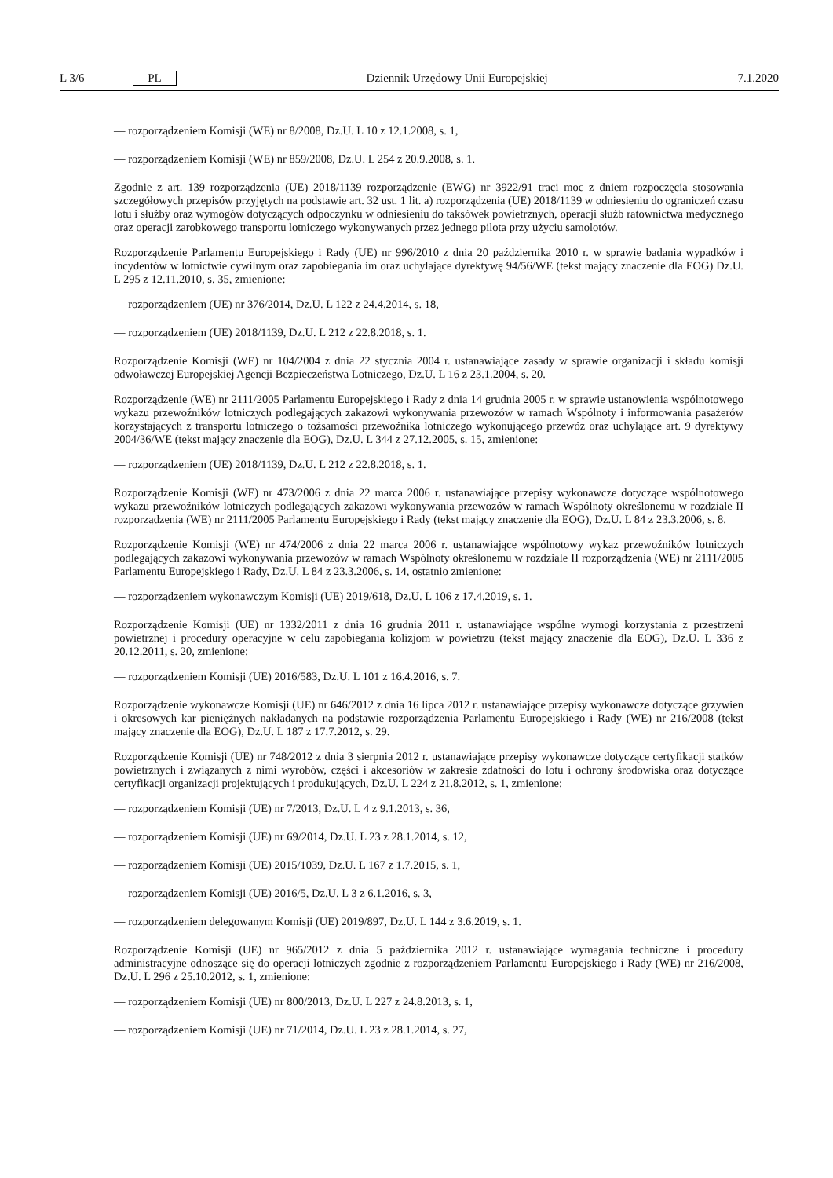L 3/6 PL Dziennik Urzędowy Unii Europejskiej 7.1.2020
— rozporządzeniem Komisji (WE) nr 8/2008, Dz.U. L 10 z 12.1.2008, s. 1,
— rozporządzeniem Komisji (WE) nr 859/2008, Dz.U. L 254 z 20.9.2008, s. 1.
Zgodnie z art. 139 rozporządzenia (UE) 2018/1139 rozporządzenie (EWG) nr 3922/91 traci moc z dniem rozpoczęcia stosowania szczegółowych przepisów przyjętych na podstawie art. 32 ust. 1 lit. a) rozporządzenia (UE) 2018/1139 w odniesieniu do ograniczeń czasu lotu i służby oraz wymogów dotyczących odpoczynku w odniesieniu do taksówek powietrznych, operacji służb ratownictwa medycznego oraz operacji zarobkowego transportu lotniczego wykonywanych przez jednego pilota przy użyciu samolotów.
Rozporządzenie Parlamentu Europejskiego i Rady (UE) nr 996/2010 z dnia 20 października 2010 r. w sprawie badania wypadków i incydentów w lotnictwie cywilnym oraz zapobiegania im oraz uchylające dyrektywę 94/56/WE (tekst mający znaczenie dla EOG) Dz.U. L 295 z 12.11.2010, s. 35, zmienione:
— rozporządzeniem (UE) nr 376/2014, Dz.U. L 122 z 24.4.2014, s. 18,
— rozporządzeniem (UE) 2018/1139, Dz.U. L 212 z 22.8.2018, s. 1.
Rozporządzenie Komisji (WE) nr 104/2004 z dnia 22 stycznia 2004 r. ustanawiające zasady w sprawie organizacji i składu komisji odwoławczej Europejskiej Agencji Bezpieczeństwa Lotniczego, Dz.U. L 16 z 23.1.2004, s. 20.
Rozporządzenie (WE) nr 2111/2005 Parlamentu Europejskiego i Rady z dnia 14 grudnia 2005 r. w sprawie ustanowienia wspólnotowego wykazu przewoźników lotniczych podlegających zakazowi wykonywania przewozów w ramach Wspólnoty i informowania pasażerów korzystających z transportu lotniczego o tożsamości przewoźnika lotniczego wykonującego przewóz oraz uchylające art. 9 dyrektywy 2004/36/WE (tekst mający znaczenie dla EOG), Dz.U. L 344 z 27.12.2005, s. 15, zmienione:
— rozporządzeniem (UE) 2018/1139, Dz.U. L 212 z 22.8.2018, s. 1.
Rozporządzenie Komisji (WE) nr 473/2006 z dnia 22 marca 2006 r. ustanawiające przepisy wykonawcze dotyczące wspólnotowego wykazu przewoźników lotniczych podlegających zakazowi wykonywania przewozów w ramach Wspólnoty określonemu w rozdziale II rozporządzenia (WE) nr 2111/2005 Parlamentu Europejskiego i Rady (tekst mający znaczenie dla EOG), Dz.U. L 84 z 23.3.2006, s. 8.
Rozporządzenie Komisji (WE) nr 474/2006 z dnia 22 marca 2006 r. ustanawiające wspólnotowy wykaz przewoźników lotniczych podlegających zakazowi wykonywania przewozów w ramach Wspólnoty określonemu w rozdziale II rozporządzenia (WE) nr 2111/2005 Parlamentu Europejskiego i Rady, Dz.U. L 84 z 23.3.2006, s. 14, ostatnio zmienione:
— rozporządzeniem wykonawczym Komisji (UE) 2019/618, Dz.U. L 106 z 17.4.2019, s. 1.
Rozporządzenie Komisji (UE) nr 1332/2011 z dnia 16 grudnia 2011 r. ustanawiające wspólne wymogi korzystania z przestrzeni powietrznej i procedury operacyjne w celu zapobiegania kolizjom w powietrzu (tekst mający znaczenie dla EOG), Dz.U. L 336 z 20.12.2011, s. 20, zmienione:
— rozporządzeniem Komisji (UE) 2016/583, Dz.U. L 101 z 16.4.2016, s. 7.
Rozporządzenie wykonawcze Komisji (UE) nr 646/2012 z dnia 16 lipca 2012 r. ustanawiające przepisy wykonawcze dotyczące grzywien i okresowych kar pieniężnych nakładanych na podstawie rozporządzenia Parlamentu Europejskiego i Rady (WE) nr 216/2008 (tekst mający znaczenie dla EOG), Dz.U. L 187 z 17.7.2012, s. 29.
Rozporządzenie Komisji (UE) nr 748/2012 z dnia 3 sierpnia 2012 r. ustanawiające przepisy wykonawcze dotyczące certyfikacji statków powietrznych i związanych z nimi wyrobów, części i akcesoriów w zakresie zdatności do lotu i ochrony środowiska oraz dotyczące certyfikacji organizacji projektujących i produkujących, Dz.U. L 224 z 21.8.2012, s. 1, zmienione:
— rozporządzeniem Komisji (UE) nr 7/2013, Dz.U. L 4 z 9.1.2013, s. 36,
— rozporządzeniem Komisji (UE) nr 69/2014, Dz.U. L 23 z 28.1.2014, s. 12,
— rozporządzeniem Komisji (UE) 2015/1039, Dz.U. L 167 z 1.7.2015, s. 1,
— rozporządzeniem Komisji (UE) 2016/5, Dz.U. L 3 z 6.1.2016, s. 3,
— rozporządzeniem delegowanym Komisji (UE) 2019/897, Dz.U. L 144 z 3.6.2019, s. 1.
Rozporządzenie Komisji (UE) nr 965/2012 z dnia 5 października 2012 r. ustanawiające wymagania techniczne i procedury administracyjne odnoszące się do operacji lotniczych zgodnie z rozporządzeniem Parlamentu Europejskiego i Rady (WE) nr 216/2008, Dz.U. L 296 z 25.10.2012, s. 1, zmienione:
— rozporządzeniem Komisji (UE) nr 800/2013, Dz.U. L 227 z 24.8.2013, s. 1,
— rozporządzeniem Komisji (UE) nr 71/2014, Dz.U. L 23 z 28.1.2014, s. 27,